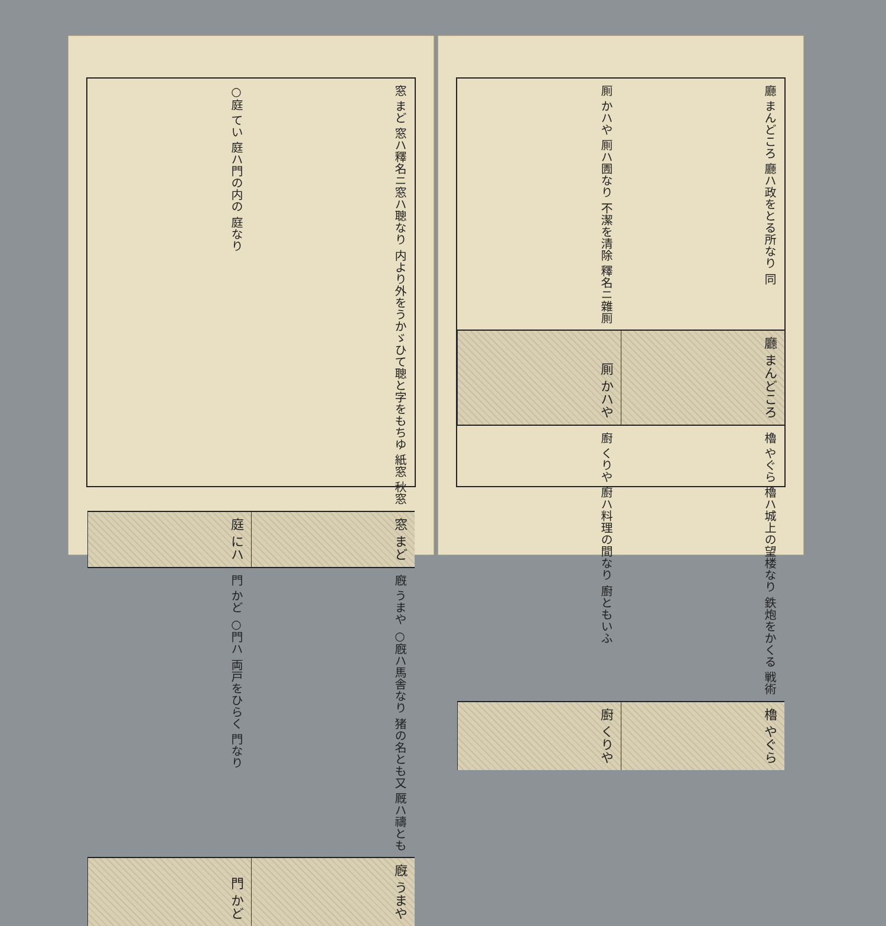窓 まど 窓ハ釋名ニ窓ハ聰なり 内より外をうかゞひて聰と字をもちゆ 紙窓 秋窓
○庭 てい 庭ハ門の内の 庭なり
窓 まど
庭 にハ
廐 うまや ○廐ハ馬舎なり 猪の名とも又 厩ハ禱とも
門 かど ○門ハ 両戸をひらく 門なり
廐 うまや
門 かど
廳 まんどころ 廳ハ政をとる所なり 同
厠 かハや 厠ハ圊なり 不潔を清除 釋名ニ雜厠
廳 まんどころ
厠 かハや
櫓 やぐら 櫓ハ城上の望楼なり 鉄炮をかくる 戦術
廚 くりや 廚ハ料理の間なり 廚ともいふ
櫓 やぐら
廚 くりや